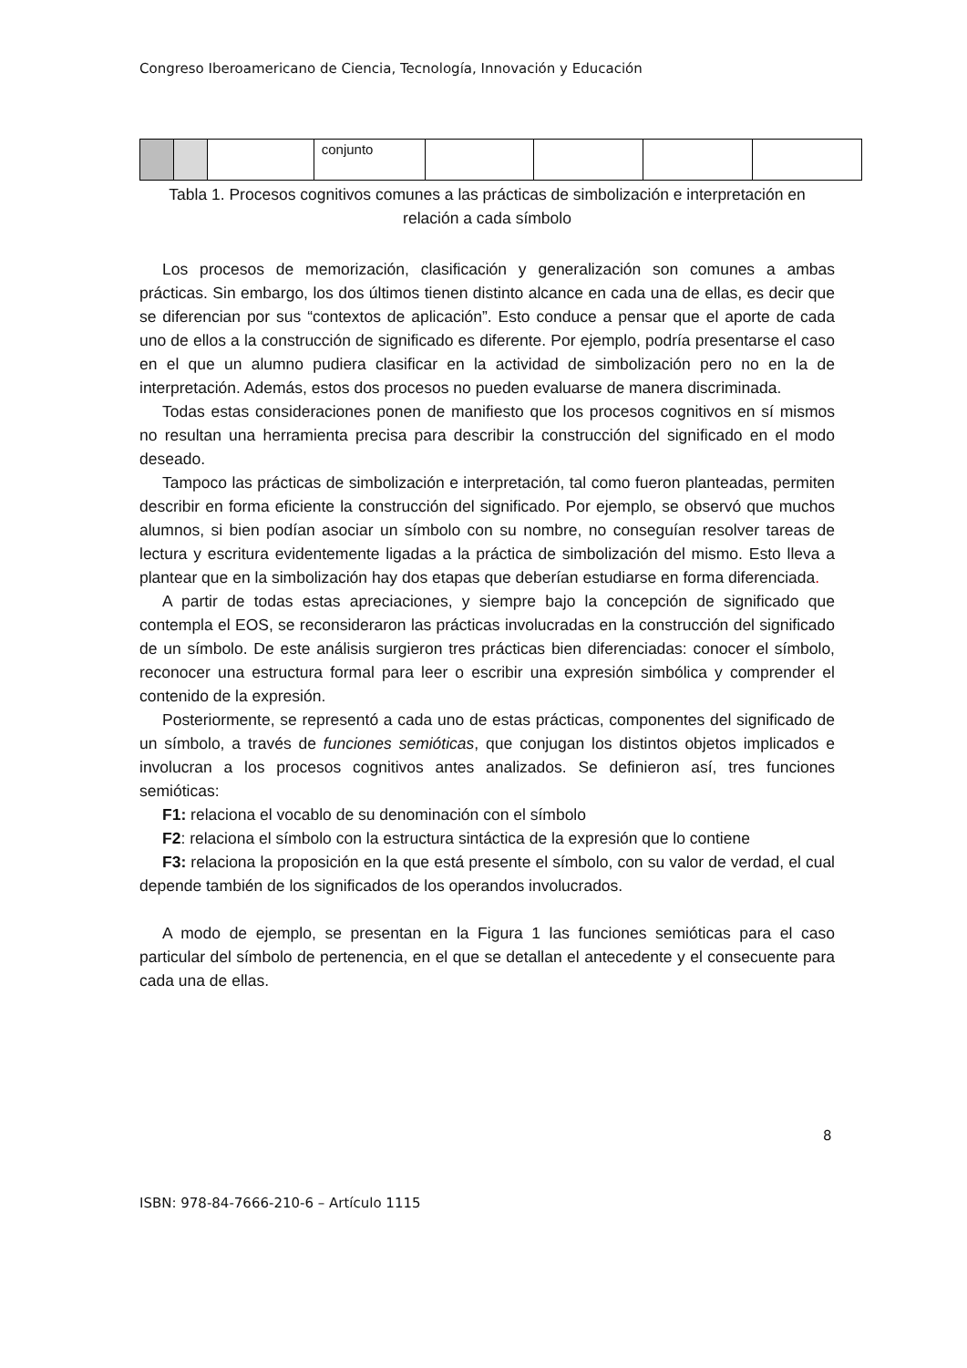Congreso Iberoamericano de Ciencia, Tecnología, Innovación y Educación
| | | | conjunto | | | | |
Tabla 1. Procesos cognitivos comunes a las prácticas de simbolización e interpretación en relación a cada símbolo
Los procesos de memorización, clasificación y generalización son comunes a ambas prácticas. Sin embargo, los dos últimos tienen distinto alcance en cada una de ellas, es decir que se diferencian por sus “contextos de aplicación”. Esto conduce a pensar que el aporte de cada uno de ellos a la construcción de significado es diferente. Por ejemplo, podría presentarse el caso en el que un alumno pudiera clasificar en la actividad de simbolización pero no en la de interpretación. Además, estos dos procesos no pueden evaluarse de manera discriminada.
Todas estas consideraciones ponen de manifiesto que los procesos cognitivos en sí mismos no resultan una herramienta precisa para describir la construcción del significado en el modo deseado.
Tampoco las prácticas de simbolización e interpretación, tal como fueron planteadas, permiten describir en forma eficiente la construcción del significado. Por ejemplo, se observó que muchos alumnos, si bien podían asociar un símbolo con su nombre, no conseguían resolver tareas de lectura y escritura evidentemente ligadas a la práctica de simbolización del mismo. Esto lleva a plantear que en la simbolización hay dos etapas que deberían estudiarse en forma diferenciada.
A partir de todas estas apreciaciones, y siempre bajo la concepción de significado que contempla el EOS, se reconsideraron las prácticas involucradas en la construcción del significado de un símbolo. De este análisis surgieron tres prácticas bien diferenciadas: conocer el símbolo, reconocer una estructura formal para leer o escribir una expresión simbólica y comprender el contenido de la expresión.
Posteriormente, se representó a cada uno de estas prácticas, componentes del significado de un símbolo, a través de funciones semióticas, que conjugan los distintos objetos implicados e involucran a los procesos cognitivos antes analizados. Se definieron así, tres funciones semióticas:
F1: relaciona el vocablo de su denominación con el símbolo
F2: relaciona el símbolo con la estructura sintáctica de la expresión que lo contiene
F3: relaciona la proposición en la que está presente el símbolo, con su valor de verdad, el cual depende también de los significados de los operandos involucrados.
A modo de ejemplo, se presentan en la Figura 1 las funciones semióticas para el caso particular del símbolo de pertenencia, en el que se detallan el antecedente y el consecuente para cada una de ellas.
8
ISBN: 978-84-7666-210-6 – Artículo 1115